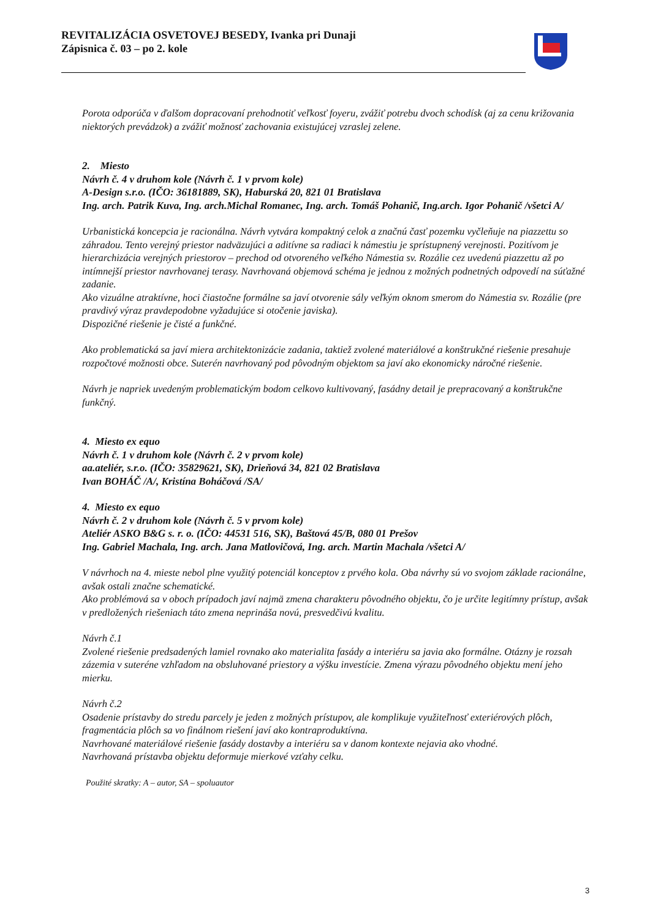REVITALIZÁCIA OSVETOVEJ BESEDY, Ivanka pri Dunaji
Zápisnica č. 03 – po 2. kole
Porota odporúča v ďalšom dopracovaní prehodnotiť veľkosť foyeru, zvážiť potrebu dvoch schodísk (aj za cenu križovania niektorých prevádzok) a zvážiť možnosť zachovania existujúcej vzraslej zelene.
2. Miesto
Návrh č. 4 v druhom kole (Návrh č. 1 v prvom kole)
A-Design s.r.o. (IČO: 36181889, SK), Haburská 20, 821 01 Bratislava
Ing. arch. Patrik Kuva, Ing. arch.Michal Romanec, Ing. arch. Tomáš Pohanič, Ing.arch. Igor Pohanič /všetci A/
Urbanistická koncepcia je racionálna. Návrh vytvára kompaktný celok a značnú časť pozemku vyčleňuje na piazzettu so záhradou. Tento verejný priestor nadväzujúci a aditívne sa radiaci k námestiu je sprístupnený verejnosti. Pozitívom je hierarchizácia verejných priestorov – prechod od otvoreného veľkého Námestia sv. Rozálie cez uvedenú piazzettu až po intímnejší priestor navrhovanej terasy. Navrhovaná objemová schéma je jednou z možných podnetných odpovedí na súťažné zadanie.
Ako vizuálne atraktívne, hoci čiastočne formálne sa javí otvorenie sály veľkým oknom smerom do Námestia sv. Rozálie (pre pravdivý výraz pravdepodobne vyžadujúce si otočenie javiska).
Dispozičné riešenie je čisté a funkčné.
Ako problematická sa javí miera architektonizácie zadania, taktiež zvolené materiálové a konštrukčné riešenie presahuje rozpočtové možnosti obce. Suterén navrhovaný pod pôvodným objektom sa javí ako ekonomicky náročné riešenie.
Návrh je napriek uvedeným problematickým bodom celkovo kultivovaný, fasádny detail je prepracovaný a konštrukčne funkčný.
4. Miesto ex equo
Návrh č. 1 v druhom kole (Návrh č. 2 v prvom kole)
aa.ateliér, s.r.o. (IČO: 35829621, SK), Drieňová 34, 821 02 Bratislava
Ivan BOHÁČ /A/, Kristína Boháčová /SA/
4. Miesto ex equo
Návrh č. 2 v druhom kole (Návrh č. 5 v prvom kole)
Ateliér ASKO B&G s. r. o. (IČO: 44531 516, SK), Baštová 45/B, 080 01 Prešov
Ing. Gabriel Machala, Ing. arch. Jana Matlovičová, Ing. arch. Martin Machala /všetci A/
V návrhoch na 4. mieste nebol plne využitý potenciál konceptov z prvého kola. Oba návrhy sú vo svojom základe racionálne, avšak ostali značne schematické.
Ako problémová sa v oboch prípadoch javí najmä zmena charakteru pôvodného objektu, čo je určite legitímny prístup, avšak v predložených riešeniach táto zmena neprináša novú, presvedčivú kvalitu.
Návrh č.1
Zvolené riešenie predsadených lamiel rovnako ako materialita fasády a interiéru sa javia ako formálne. Otázny je rozsah zázemia v suteréne vzhľadom na obsluhované priestory a výšku investície. Zmena výrazu pôvodného objektu mení jeho mierku.
Návrh č.2
Osadenie prístavby do stredu parcely je jeden z možných prístupov, ale komplikuje využiteľnosť exteriérových plôch, fragmentácia plôch sa vo finálnom riešení javí ako kontraproduktívna.
Navrhované materiálové riešenie fasády dostavby a interiéru sa v danom kontexte nejavia ako vhodné.
Navrhovaná prístavba objektu deformuje mierkové vzťahy celku.
Použité skratky: A – autor, SA – spoluautor
3